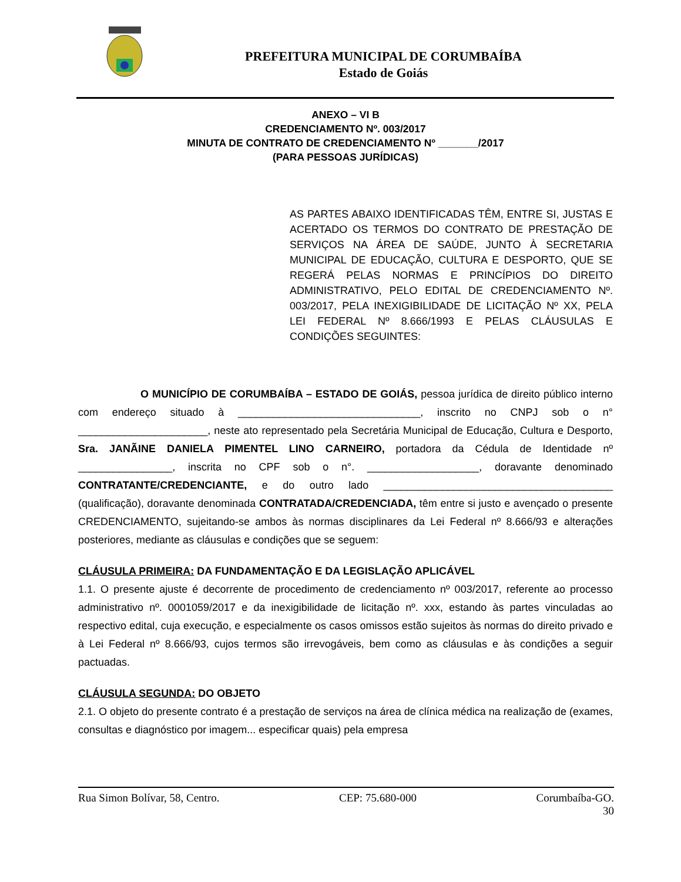PREFEITURA MUNICIPAL DE CORUMBAÍBA
Estado de Goiás
ANEXO – VI B
CREDENCIAMENTO Nº. 003/2017
MINUTA DE CONTRATO DE CREDENCIAMENTO Nº _______/2017
(PARA PESSOAS JURÍDICAS)
AS PARTES ABAIXO IDENTIFICADAS TÊM, ENTRE SI, JUSTAS E ACERTADO OS TERMOS DO CONTRATO DE PRESTAÇÃO DE SERVIÇOS NA ÁREA DE SAÚDE, JUNTO À SECRETARIA MUNICIPAL DE EDUCAÇÃO, CULTURA E DESPORTO, QUE SE REGERÁ PELAS NORMAS E PRINCÍPIOS DO DIREITO ADMINISTRATIVO, PELO EDITAL DE CREDENCIAMENTO Nº. 003/2017, PELA INEXIGIBILIDADE DE LICITAÇÃO Nº XX, PELA LEI FEDERAL Nº 8.666/1993 E PELAS CLÁUSULAS E CONDIÇÕES SEGUINTES:
O MUNICÍPIO DE CORUMBAÍBA – ESTADO DE GOIÁS, pessoa jurídica de direito público interno com endereço situado à _______________________________, inscrito no CNPJ sob o n° ______________________, neste ato representado pela Secretária Municipal de Educação, Cultura e Desporto, Sra. JANÃINE DANIELA PIMENTEL LINO CARNEIRO, portadora da Cédula de Identidade nº ________________, inscrita no CPF sob o n°. ___________________, doravante denominado CONTRATANTE/CREDENCIANTE, e do outro lado _______________________________________ (qualificação), doravante denominada CONTRATADA/CREDENCIADA, têm entre si justo e avençado o presente CREDENCIAMENTO, sujeitando-se ambos às normas disciplinares da Lei Federal nº 8.666/93 e alterações posteriores, mediante as cláusulas e condições que se seguem:
CLÁUSULA PRIMEIRA: DA FUNDAMENTAÇÃO E DA LEGISLAÇÃO APLICÁVEL
1.1. O presente ajuste é decorrente de procedimento de credenciamento nº 003/2017, referente ao processo administrativo nº. 0001059/2017 e da inexigibilidade de licitação nº. xxx, estando às partes vinculadas ao respectivo edital, cuja execução, e especialmente os casos omissos estão sujeitos às normas do direito privado e à Lei Federal nº 8.666/93, cujos termos são irrevogáveis, bem como as cláusulas e às condições a seguir pactuadas.
CLÁUSULA SEGUNDA: DO OBJETO
2.1. O objeto do presente contrato é a prestação de serviços na área de clínica médica na realização de (exames, consultas e diagnóstico por imagem... especificar quais) pela empresa
Rua Simon Bolívar, 58, Centro. CEP: 75.680-000 Corumbaíba-GO.
30